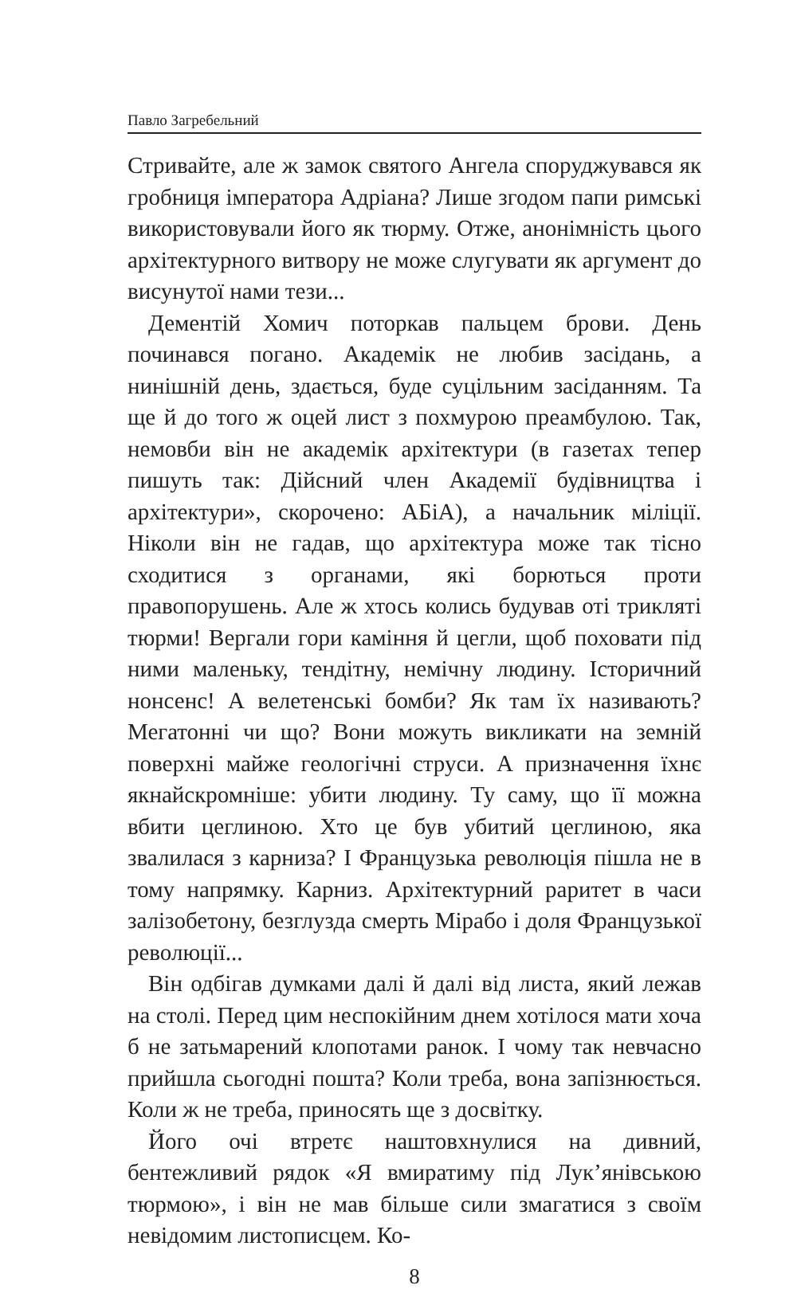Павло Загребельний
Стривайте, але ж замок святого Ангела споруджувався як гробниця імператора Адріана? Лише згодом папи римські використовували його як тюрму. Отже, анонімність цього архітектурного витвору не може слугувати як аргумент до висунутої нами тези...
Дементій Хомич поторкав пальцем брови. День починався погано. Академік не любив засідань, а нинішній день, здається, буде суцільним засіданням. Та ще й до того ж оцей лист з похмурою преамбулою. Так, немовби він не академік архітектури (в газетах тепер пишуть так: Дійсний член Академії будівництва і архітектури», скорочено: АБіА), а начальник міліції. Ніколи він не гадав, що архітектура може так тісно сходитися з органами, які борються проти правопорушень. Але ж хтось колись будував оті трикляті тюрми! Вергали гори каміння й цегли, щоб поховати під ними маленьку, тендітну, немічну людину. Історичний нонсенс! А велетенські бомби? Як там їх називають? Мегатонні чи що? Вони можуть викликати на земній поверхні майже геологічні струси. А призначення їхнє якнайскромніше: убити людину. Ту саму, що її можна вбити цеглиною. Хто це був убитий цеглиною, яка звалилася з карниза? І Французька революція пішла не в тому напрямку. Карниз. Архітектурний раритет в часи залізобетону, безглузда смерть Мірабо і доля Французької революції...
Він одбігав думками далі й далі від листа, який лежав на столі. Перед цим неспокійним днем хотілося мати хоча б не затьмарений клопотами ранок. І чому так невчасно прийшла сьогодні пошта? Коли треба, вона запізнюється. Коли ж не треба, приносять ще з досвітку.
Його очі втретє наштовхнулися на дивний, бентежливий рядок «Я вмиратиму під Лук’янівською тюрмою», і він не мав більше сили змагатися з своїм невідомим листописцем. Ко-
8